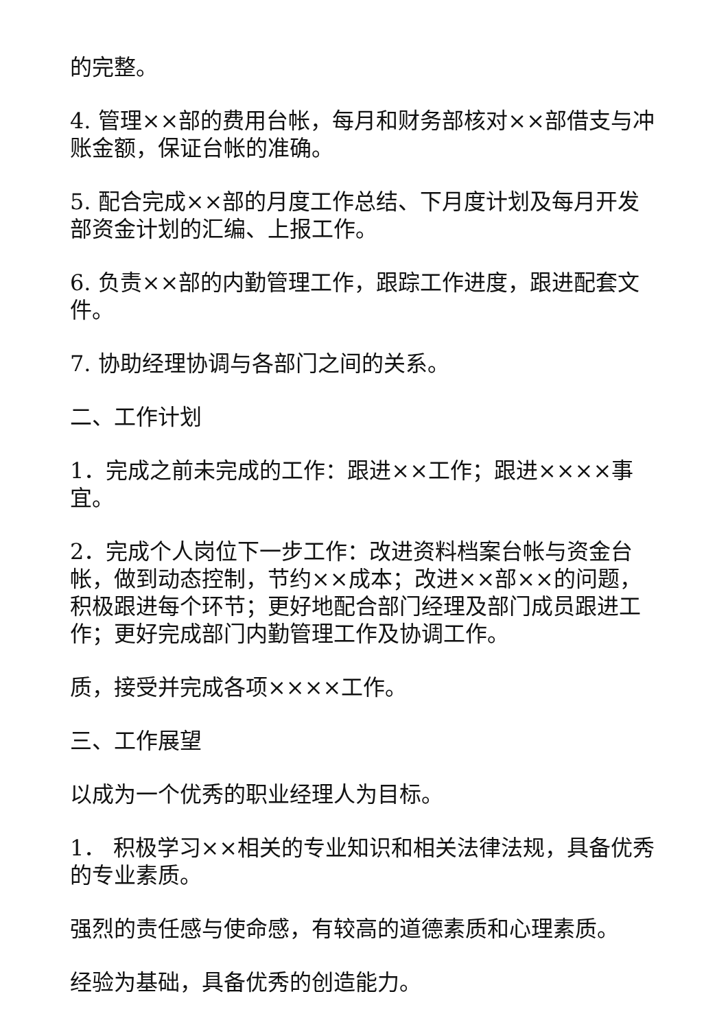的完整。
4. 管理××部的费用台帐，每月和财务部核对××部借支与冲账金额，保证台帐的准确。
5. 配合完成××部的月度工作总结、下月度计划及每月开发部资金计划的汇编、上报工作。
6. 负责××部的内勤管理工作，跟踪工作进度，跟进配套文件。
7. 协助经理协调与各部门之间的关系。
二、工作计划
1．完成之前未完成的工作：跟进××工作；跟进××××事宜。
2．完成个人岗位下一步工作：改进资料档案台帐与资金台帐，做到动态控制，节约××成本；改进××部××的问题，积极跟进每个环节；更好地配合部门经理及部门成员跟进工作；更好完成部门内勤管理工作及协调工作。
质，接受并完成各项××××工作。
三、工作展望
以成为一个优秀的职业经理人为目标。
1． 积极学习××相关的专业知识和相关法律法规，具备优秀的专业素质。
强烈的责任感与使命感，有较高的道德素质和心理素质。
经验为基础，具备优秀的创造能力。